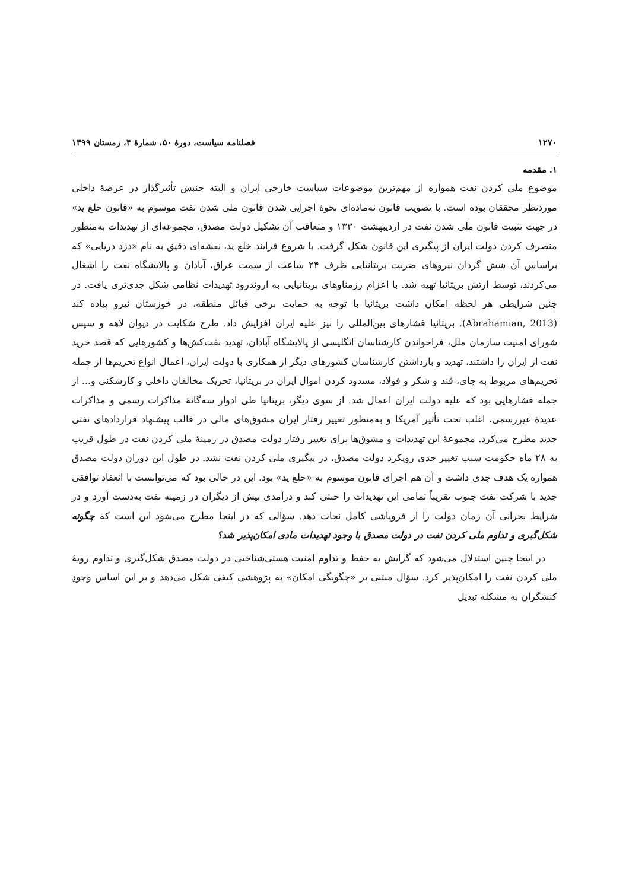۱۲۷۰ فصلنامه سیاست، دورۀ ۵۰، شمارۀ ۴، زمستان ۱۳۹۹
۱. مقدمه
موضوع ملی کردن نفت همواره از مهم‌ترین موضوعات سیاست خارجی ایران و البته جنبش تأثیرگذار در عرصۀ داخلی موردنظر محققان بوده است. با تصویب قانون نه‌ماده‌ای نحوۀ اجرایی شدن قانون ملی شدن نفت موسوم به «قانون خلع ید» در جهت تثبیت قانون ملی شدن نفت در اردیبهشت ۱۳۳۰ و متعاقب آن تشکیل دولت مصدق، مجموعه‌ای از تهدیدات به‌منظور منصرف کردن دولت ایران از پیگیری این قانون شکل گرفت. با شروع فرایند خلع ید، نقشه‌ای دقیق به نام «دزد دریایی» که براساس آن شش گردان نیروهای ضربت بریتانیایی ظرف ۲۴ ساعت از سمت عراق، آبادان و پالایشگاه نفت را اشغال می‌کردند، توسط ارتش بریتانیا تهیه شد. با اعزام رزمناوهای بریتانیایی به اروندرود تهدیدات نظامی شکل جدی‌تری یافت. در چنین شرایطی هر لحظه امکان داشت بریتانیا با توجه به حمایت برخی قبائل منطقه، در خوزستان نیرو پیاده کند (Abrahamian, 2013). بریتانیا فشارهای بین‌المللی را نیز علیه ایران افزایش داد. طرح شکایت در دیوان لاهه و سپس شورای امنیت سازمان ملل، فراخواندن کارشناسان انگلیسی از پالایشگاه آبادان، تهدید نفت‌کش‌ها و کشورهایی که قصد خرید نفت از ایران را داشتند، تهدید و بازداشتن کارشناسان کشورهای دیگر از همکاری با دولت ایران، اعمال انواع تحریم‌ها از جمله تحریم‌های مربوط به چای، قند و شکر و فولاد، مسدود کردن اموال ایران در بریتانیا، تحریک مخالفان داخلی و کارشکنی و... از جمله فشارهایی بود که علیه دولت ایران اعمال شد. از سوی دیگر، بریتانیا طی ادوار سه‌گانۀ مذاکرات رسمی و مذاکرات عدیدۀ غیررسمی، اغلب تحت تأثیر آمریکا و به‌منظور تغییر رفتار ایران مشوق‌های مالی در قالب پیشنهاد قراردادهای نفتی جدید مطرح می‌کرد. مجموعۀ این تهدیدات و مشوق‌ها برای تغییر رفتار دولت مصدق در زمینۀ ملی کردن نفت در طول قریب به ۲۸ ماه حکومت سبب تغییر جدی رویکرد دولت مصدق، در پیگیری ملی کردن نفت نشد. در طول این دوران دولت مصدق همواره یک هدف جدی داشت و آن هم اجرای قانون موسوم به «خلع ید» بود. این در حالی بود که می‌توانست با انعقاد توافقی جدید با شرکت نفت جنوب تقریباً تمامی این تهدیدات را خنثی کند و درآمدی بیش از دیگران در زمینه نفت به‌دست آورد و در شرایط بحرانی آن زمان دولت را از فروپاشی کامل نجات دهد. سؤالی که در اینجا مطرح می‌شود این است که چگونه شکل‌گیری و تداوم ملی کردن نفت در دولت مصدق با وجود تهدیدات مادی امکان‌پذیر شد؟
در اینجا چنین استدلال می‌شود که گرایش به حفظ و تداوم امنیت هستی‌شناختی در دولت مصدق شکل‌گیری و تداوم رویۀ ملی کردن نفت را امکان‌پذیر کرد. سؤال مبتنی بر «چگونگی امکان» به پژوهشی کیفی شکل می‌دهد و بر این اساس وجودِ کنشگران به مشکله تبدیل